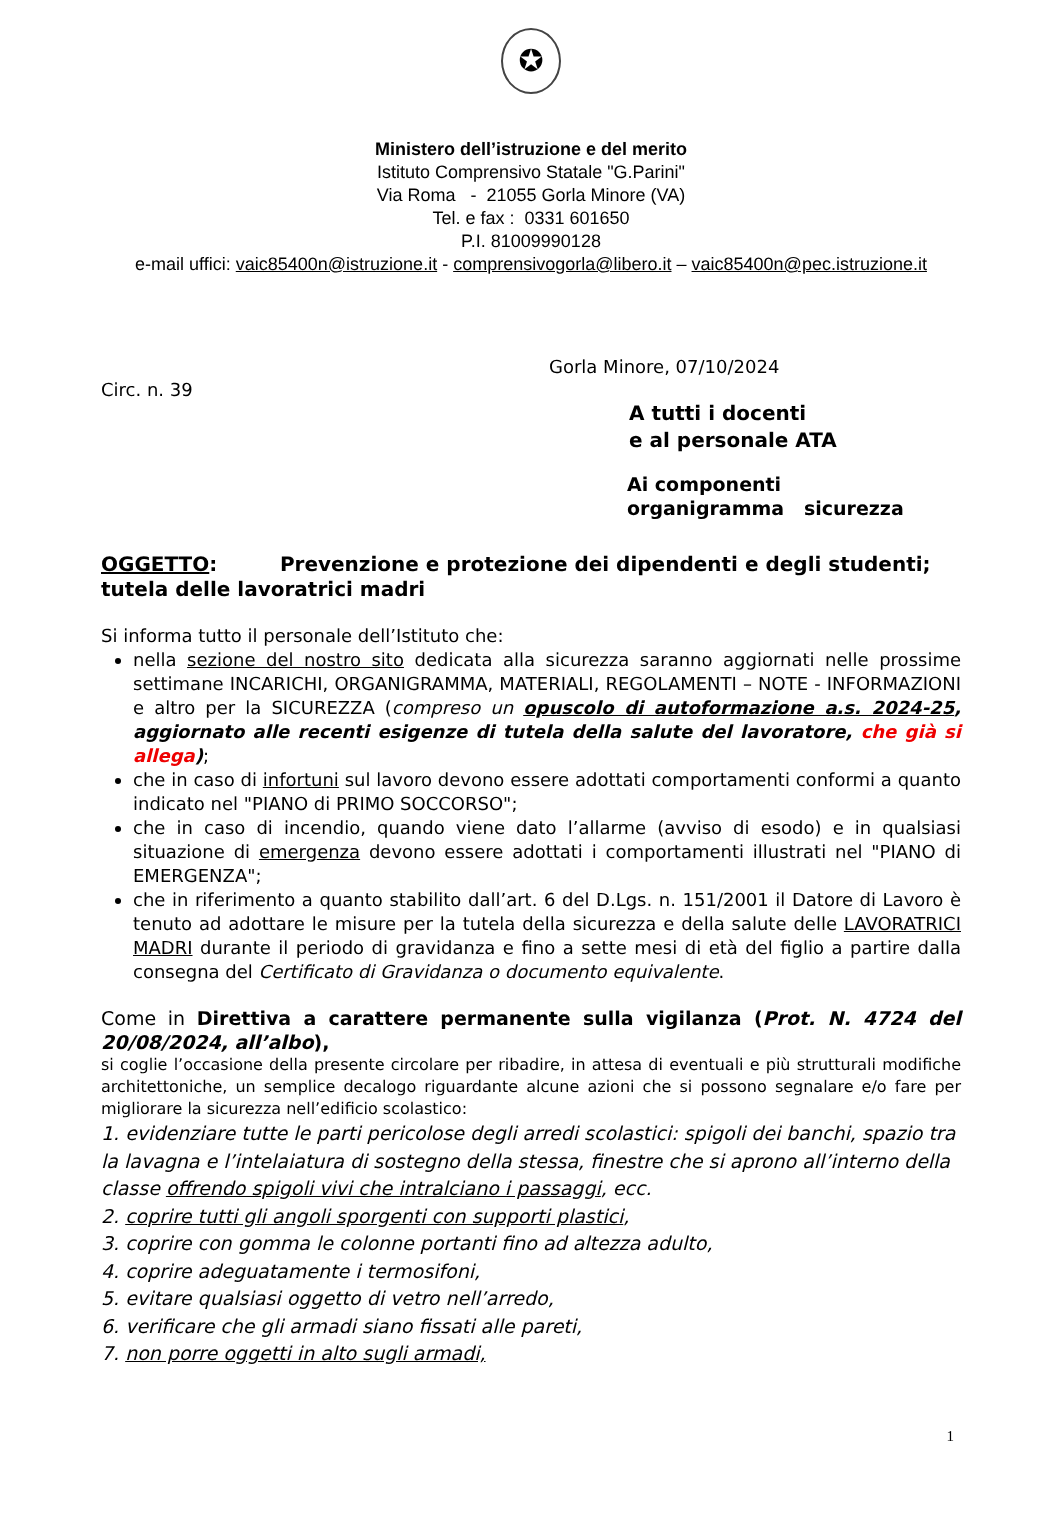✪
Ministero dell’istruzione e del merito
Istituto Comprensivo Statale "G.Parini"
Via Roma - 21055 Gorla Minore (VA)
Tel. e fax : 0331 601650
P.I. 81009990128
e-mail uffici: vaic85400n@istruzione.it - comprensivogorla@libero.it – vaic85400n@pec.istruzione.it
Gorla Minore, 07/10/2024
Circ. n. 39
A tutti i docenti
e al personale ATA
Ai componenti
organigramma sicurezza
OGGETTO: Prevenzione e protezione dei dipendenti e degli studenti; tutela delle lavoratrici madri
Si informa tutto il personale dell’Istituto che:
nella sezione del nostro sito dedicata alla sicurezza saranno aggiornati nelle prossime settimane INCARICHI, ORGANIGRAMMA, MATERIALI, REGOLAMENTI – NOTE - INFORMAZIONI e altro per la SICUREZZA (compreso un opuscolo di autoformazione a.s. 2024-25, aggiornato alle recenti esigenze di tutela della salute del lavoratore, che già si allega);
che in caso di infortuni sul lavoro devono essere adottati comportamenti conformi a quanto indicato nel "PIANO di PRIMO SOCCORSO";
che in caso di incendio, quando viene dato l’allarme (avviso di esodo) e in qualsiasi situazione di emergenza devono essere adottati i comportamenti illustrati nel "PIANO di EMERGENZA";
che in riferimento a quanto stabilito dall’art. 6 del D.Lgs. n. 151/2001 il Datore di Lavoro è tenuto ad adottare le misure per la tutela della sicurezza e della salute delle LAVORATRICI MADRI durante il periodo di gravidanza e fino a sette mesi di età del figlio a partire dalla consegna del Certificato di Gravidanza o documento equivalente.
Come in Direttiva a carattere permanente sulla vigilanza (Prot. N. 4724 del 20/08/2024, all’albo),
si coglie l’occasione della presente circolare per ribadire, in attesa di eventuali e più strutturali modifiche architettoniche, un semplice decalogo riguardante alcune azioni che si possono segnalare e/o fare per migliorare la sicurezza nell’edificio scolastico:
1. evidenziare tutte le parti pericolose degli arredi scolastici: spigoli dei banchi, spazio tra la lavagna e l’intelaiatura di sostegno della stessa, finestre che si aprono all’interno della classe offrendo spigoli vivi che intralciano i passaggi, ecc.
2. coprire tutti gli angoli sporgenti con supporti plastici,
3. coprire con gomma le colonne portanti fino ad altezza adulto,
4. coprire adeguatamente i termosifoni,
5. evitare qualsiasi oggetto di vetro nell’arredo,
6. verificare che gli armadi siano fissati alle pareti,
7. non porre oggetti in alto sugli armadi,
1